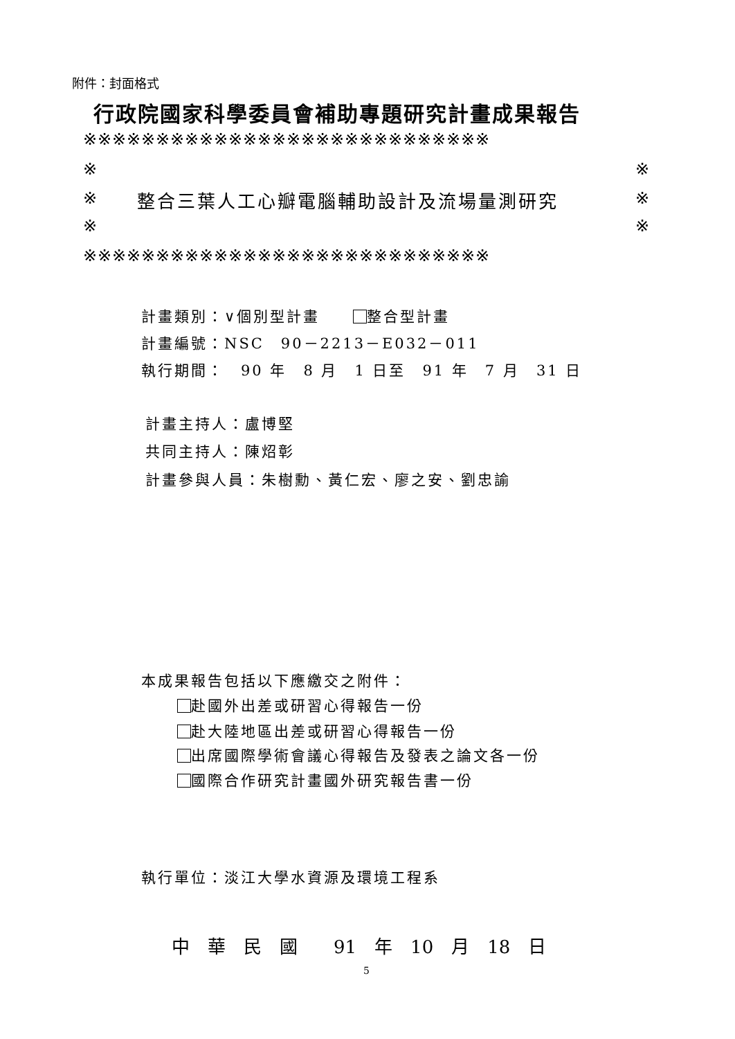附件：封面格式
行政院國家科學委員會補助專題研究計畫成果報告
※※※※※※※※※※※※※※※※※※※※※※※※※※※※
※ ※
※ 整合三葉人工心瓣電腦輔助設計及流場量測研究 ※
※ ※
※※※※※※※※※※※※※※※※※※※※※※※※※※※※
計畫類別：∨個別型計畫　　 整合型計畫
計畫編號：NSC　90－2213－E032－011
執行期間：　90 年　8 月　1 日至　91 年　7 月　31 日
計畫主持人：盧博堅
共同主持人：陳炤彰
計畫參與人員：朱樹勳、黃仁宏、廖之安、劉忠諭
本成果報告包括以下應繳交之附件：
赴國外出差或研習心得報告一份
赴大陸地區出差或研習心得報告一份
出席國際學術會議心得報告及發表之論文各一份
國際合作研究計畫國外研究報告書一份
執行單位：淡江大學水資源及環境工程系
中　華　民　國　　91　年　10　月　18　日
5